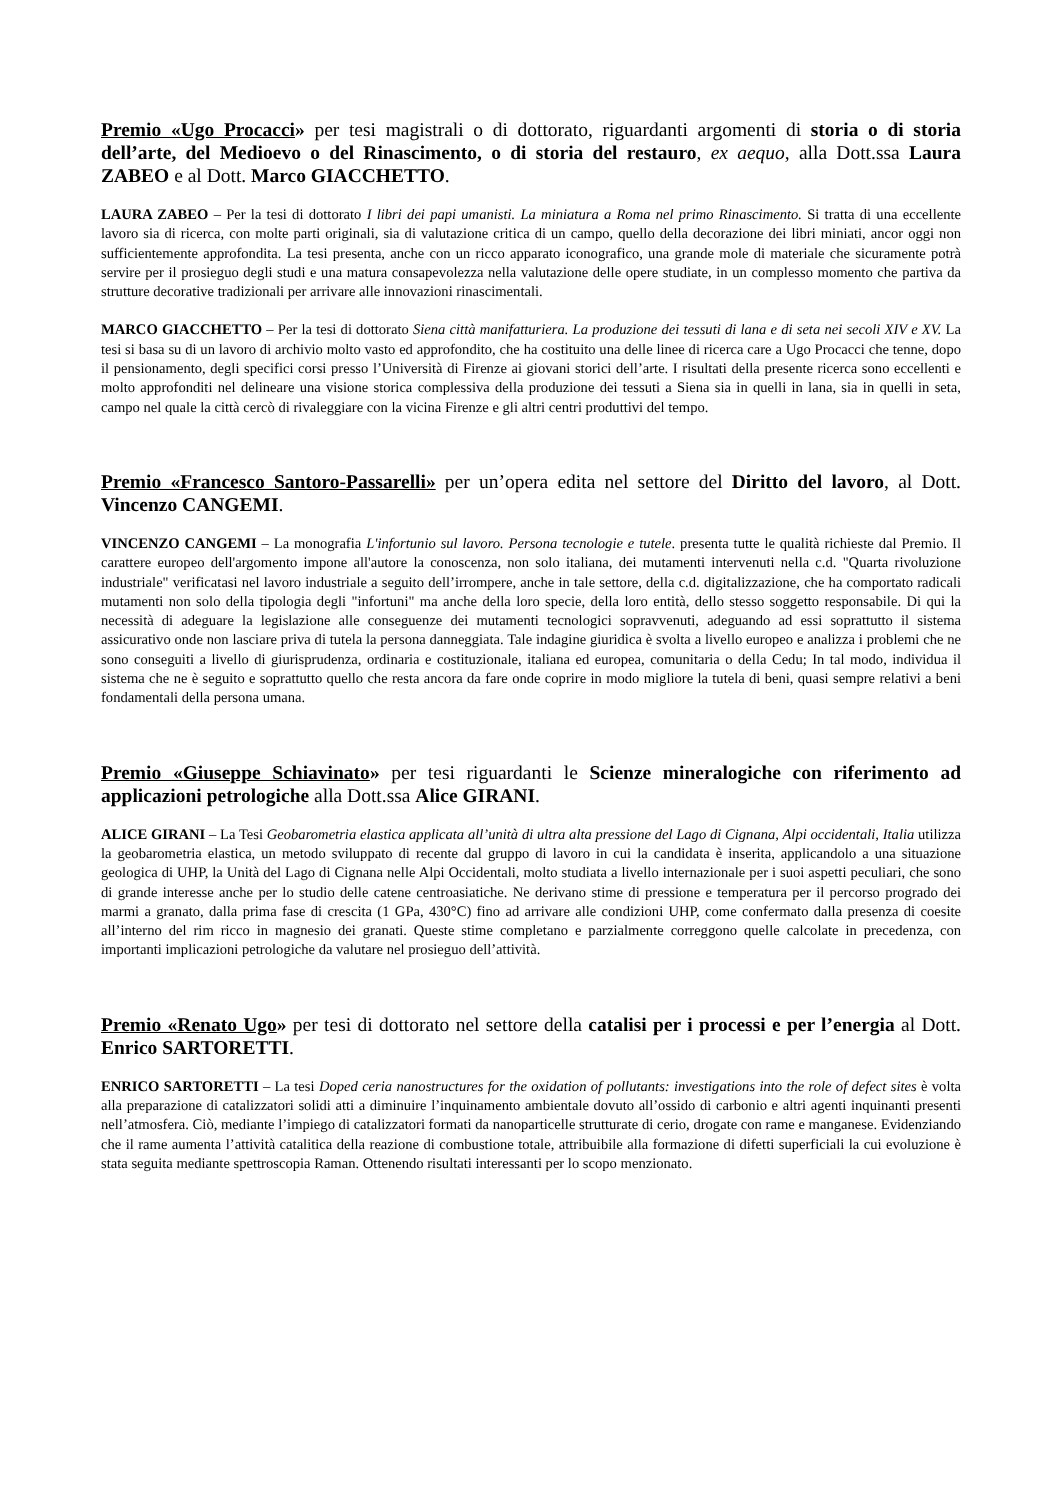Premio «Ugo Procacci» per tesi magistrali o di dottorato, riguardanti argomenti di storia o di storia dell’arte, del Medioevo o del Rinascimento, o di storia del restauro, ex aequo, alla Dott.ssa Laura ZABEO e al Dott. Marco GIACCHETTO.
LAURA ZABEO – Per la tesi di dottorato I libri dei papi umanisti. La miniatura a Roma nel primo Rinascimento. Si tratta di una eccellente lavoro sia di ricerca, con molte parti originali, sia di valutazione critica di un campo, quello della decorazione dei libri miniati, ancor oggi non sufficientemente approfondita. La tesi presenta, anche con un ricco apparato iconografico, una grande mole di materiale che sicuramente potrà servire per il prosieguo degli studi e una matura consapevolezza nella valutazione delle opere studiate, in un complesso momento che partiva da strutture decorative tradizionali per arrivare alle innovazioni rinascimentali.
MARCO GIACCHETTO – Per la tesi di dottorato Siena città manifatturiera. La produzione dei tessuti di lana e di seta nei secoli XIV e XV. La tesi si basa su di un lavoro di archivio molto vasto ed approfondito, che ha costituito una delle linee di ricerca care a Ugo Procacci che tenne, dopo il pensionamento, degli specifici corsi presso l’Università di Firenze ai giovani storici dell’arte. I risultati della presente ricerca sono eccellenti e molto approfonditi nel delineare una visione storica complessiva della produzione dei tessuti a Siena sia in quelli in lana, sia in quelli in seta, campo nel quale la città cercò di rivaleggiare con la vicina Firenze e gli altri centri produttivi del tempo.
Premio «Francesco Santoro-Passarelli» per un’opera edita nel settore del Diritto del lavoro, al Dott. Vincenzo CANGEMI.
VINCENZO CANGEMI – La monografia L'infortunio sul lavoro. Persona tecnologie e tutele. presenta tutte le qualità richieste dal Premio. Il carattere europeo dell'argomento impone all'autore la conoscenza, non solo italiana, dei mutamenti intervenuti nella c.d. "Quarta rivoluzione industriale" verificatasi nel lavoro industriale a seguito dell’irrompere, anche in tale settore, della c.d. digitalizzazione, che ha comportato radicali mutamenti non solo della tipologia degli "infortuni" ma anche della loro specie, della loro entità, dello stesso soggetto responsabile. Di qui la necessità di adeguare la legislazione alle conseguenze dei mutamenti tecnologici sopravvenuti, adeguando ad essi soprattutto il sistema assicurativo onde non lasciare priva di tutela la persona danneggiata. Tale indagine giuridica è svolta a livello europeo e analizza i problemi che ne sono conseguiti a livello di giurisprudenza, ordinaria e costituzionale, italiana ed europea, comunitaria o della Cedu; In tal modo, individua il sistema che ne è seguito e soprattutto quello che resta ancora da fare onde coprire in modo migliore la tutela di beni, quasi sempre relativi a beni fondamentali della persona umana.
Premio «Giuseppe Schiavinato» per tesi riguardanti le Scienze mineralogiche con riferimento ad applicazioni petrologiche alla Dott.ssa Alice GIRANI.
ALICE GIRANI – La Tesi Geobarometria elastica applicata all’unità di ultra alta pressione del Lago di Cignana, Alpi occidentali, Italia utilizza la geobarometria elastica, un metodo sviluppato di recente dal gruppo di lavoro in cui la candidata è inserita, applicandolo a una situazione geologica di UHP, la Unità del Lago di Cignana nelle Alpi Occidentali, molto studiata a livello internazionale per i suoi aspetti peculiari, che sono di grande interesse anche per lo studio delle catene centroasiatiche. Ne derivano stime di pressione e temperatura per il percorso progrado dei marmi a granato, dalla prima fase di crescita (1 GPa, 430°C) fino ad arrivare alle condizioni UHP, come confermato dalla presenza di coesite all’interno del rim ricco in magnesio dei granati. Queste stime completano e parzialmente correggono quelle calcolate in precedenza, con importanti implicazioni petrologiche da valutare nel prosieguo dell’attività.
Premio «Renato Ugo» per tesi di dottorato nel settore della catalisi per i processi e per l’energia al Dott. Enrico SARTORETTI.
ENRICO SARTORETTI – La tesi Doped ceria nanostructures for the oxidation of pollutants: investigations into the role of defect sites è volta alla preparazione di catalizzatori solidi atti a diminuire l’inquinamento ambientale dovuto all’ossido di carbonio e altri agenti inquinanti presenti nell’atmosfera. Ciò, mediante l’impiego di catalizzatori formati da nanoparticelle strutturate di cerio, drogate con rame e manganese. Evidenziando che il rame aumenta l’attività catalitica della reazione di combustione totale, attribuibile alla formazione di difetti superficiali la cui evoluzione è stata seguita mediante spettroscopia Raman. Ottenendo risultati interessanti per lo scopo menzionato.